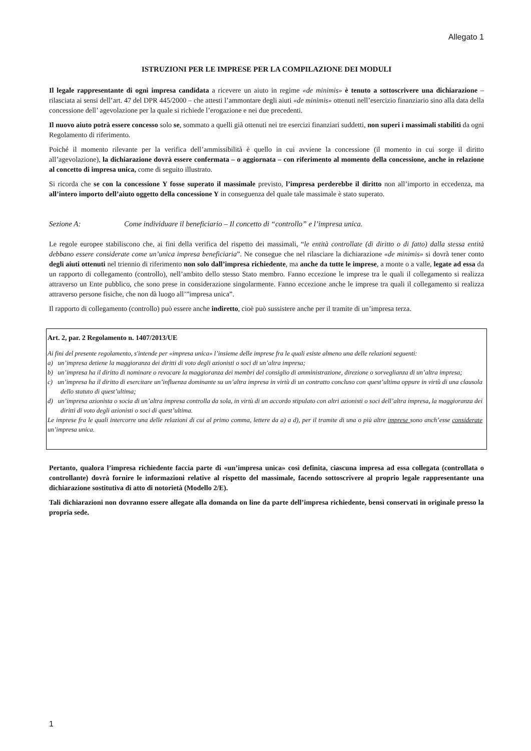Allegato 1
ISTRUZIONI PER LE IMPRESE PER LA COMPILAZIONE DEI MODULI
Il legale rappresentante di ogni impresa candidata a ricevere un aiuto in regime «de minimis» è tenuto a sottoscrivere una dichiarazione – rilasciata ai sensi dell’art. 47 del DPR 445/2000 – che attesti l’ammontare degli aiuti «de minimis» ottenuti nell’esercizio finanziario sino alla data della concessione dell’ agevolazione per la quale si richiede l’erogazione e nei due precedenti.
Il nuovo aiuto potrà essere concesso solo se, sommato a quelli già ottenuti nei tre esercizi finanziari suddetti, non superi i massimali stabiliti da ogni Regolamento di riferimento.
Poiché il momento rilevante per la verifica dell’ammissibilità è quello in cui avviene la concessione (il momento in cui sorge il diritto all’agevolazione), la dichiarazione dovrà essere confermata – o aggiornata – con riferimento al momento della concessione, anche in relazione al concetto di impresa unica, come di seguito illustrato.
Si ricorda che se con la concessione Y fosse superato il massimale previsto, l’impresa perderebbe il diritto non all’importo in eccedenza, ma all’intero importo dell’aiuto oggetto della concessione Y in conseguenza del quale tale massimale è stato superato.
Sezione A: Come individuare il beneficiario – Il concetto di “controllo” e l’impresa unica.
Le regole europee stabiliscono che, ai fini della verifica del rispetto dei massimali, “le entità controllate (di diritto o di fatto) dalla stessa entità debbano essere considerate come un’unica impresa beneficiaria”. Ne consegue che nel rilasciare la dichiarazione «de minimis» si dovrà tener conto degli aiuti ottenuti nel triennio di riferimento non solo dall’impresa richiedente, ma anche da tutte le imprese, a monte o a valle, legate ad essa da un rapporto di collegamento (controllo), nell’ambito dello stesso Stato membro. Fanno eccezione le imprese tra le quali il collegamento si realizza attraverso un Ente pubblico, che sono prese in considerazione singolarmente. Fanno eccezione anche le imprese tra quali il collegamento si realizza attraverso persone fisiche, che non dà luogo all’”impresa unica”.
Il rapporto di collegamento (controllo) può essere anche indiretto, cioè può sussistere anche per il tramite di un’impresa terza.
Art. 2, par. 2 Regolamento n. 1407/2013/UE
Ai fini del presente regolamento, s'intende per «impresa unica» l’insieme delle imprese fra le quali esiste almeno una delle relazioni seguenti:
a) un’impresa detiene la maggioranza dei diritti di voto degli azionisti o soci di un’altra impresa;
b) un’impresa ha il diritto di nominare o revocare la maggioranza dei membri del consiglio di amministrazione, direzione o sorveglianza di un’altra impresa;
c) un’impresa ha il diritto di esercitare un’influenza dominante su un’altra impresa in virtù di un contratto concluso con quest’ultima oppure in virtù di una clausola dello statuto di quest’ultima;
d) un’impresa azionista o socia di un’altra impresa controlla da sola, in virtù di un accordo stipulato con altri azionisti o soci dell’altra impresa, la maggioranza dei diritti di voto degli azionisti o soci di quest’ultima.
Le imprese fra le quali intercorre una delle relazioni di cui al primo comma, lettere da a) a d), per il tramite di una o più altre imprese sono anch’esse considerate un’impresa unica.
Pertanto, qualora l’impresa richiedente faccia parte di «un’impresa unica» così definita, ciascuna impresa ad essa collegata (controllata o controllante) dovrà fornire le informazioni relative al rispetto del massimale, facendo sottoscrivere al proprio legale rappresentante una dichiarazione sostitutiva di atto di notorietà (Modello 2/E).
Tali dichiarazioni non dovranno essere allegate alla domanda on line da parte dell’impresa richiedente, bensì conservati in originale presso la propria sede.
1